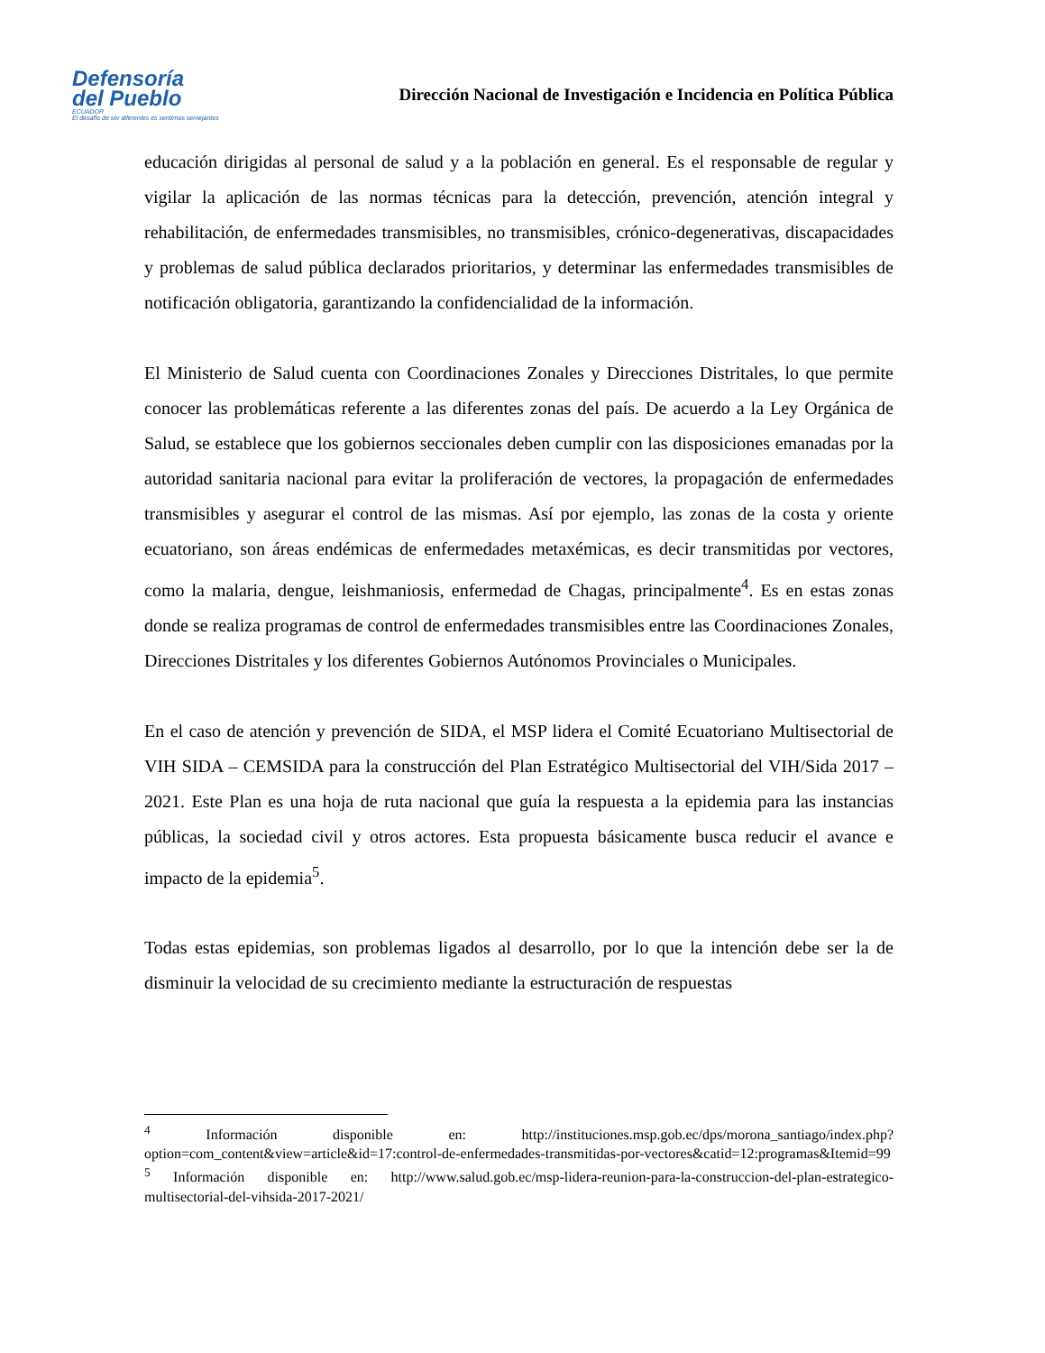Defensoría
del Pueblo
ECUADOR
El desafío de ser diferentes es sentirnos semejantes
Dirección Nacional de Investigación e Incidencia en Política Pública
educación dirigidas al personal de salud y a la población en general. Es el responsable de regular y vigilar la aplicación de las normas técnicas para la detección, prevención, atención integral y rehabilitación, de enfermedades transmisibles, no transmisibles, crónico-degenerativas, discapacidades y problemas de salud pública declarados prioritarios, y determinar las enfermedades transmisibles de notificación obligatoria, garantizando la confidencialidad de la información.
El Ministerio de Salud cuenta con Coordinaciones Zonales y Direcciones Distritales, lo que permite conocer las problemáticas referente a las diferentes zonas del país. De acuerdo a la Ley Orgánica de Salud, se establece que los gobiernos seccionales deben cumplir con las disposiciones emanadas por la autoridad sanitaria nacional para evitar la proliferación de vectores, la propagación de enfermedades transmisibles y asegurar el control de las mismas. Así por ejemplo, las zonas de la costa y oriente ecuatoriano, son áreas endémicas de enfermedades metaxémicas, es decir transmitidas por vectores, como la malaria, dengue, leishmaniosis, enfermedad de Chagas, principalmente<sup>4</sup>. Es en estas zonas donde se realiza programas de control de enfermedades transmisibles entre las Coordinaciones Zonales, Direcciones Distritales y los diferentes Gobiernos Autónomos Provinciales o Municipales.
En el caso de atención y prevención de SIDA, el MSP lidera el Comité Ecuatoriano Multisectorial de VIH SIDA – CEMSIDA para la construcción del Plan Estratégico Multisectorial del VIH/Sida 2017 – 2021. Este Plan es una hoja de ruta nacional que guía la respuesta a la epidemia para las instancias públicas, la sociedad civil y otros actores. Esta propuesta básicamente busca reducir el avance e impacto de la epidemia<sup>5</sup>.
Todas estas epidemias, son problemas ligados al desarrollo, por lo que la intención debe ser la de disminuir la velocidad de su crecimiento mediante la estructuración de respuestas
<sup>4</sup> Información disponible en: http://instituciones.msp.gob.ec/dps/morona_santiago/index.php?option=com_content&view=article&id=17:control-de-enfermedades-transmitidas-por-vectores&catid=12:programas&Itemid=99
<sup>5</sup> Información disponible en: http://www.salud.gob.ec/msp-lidera-reunion-para-la-construccion-del-plan-estrategico-multisectorial-del-vihsida-2017-2021/